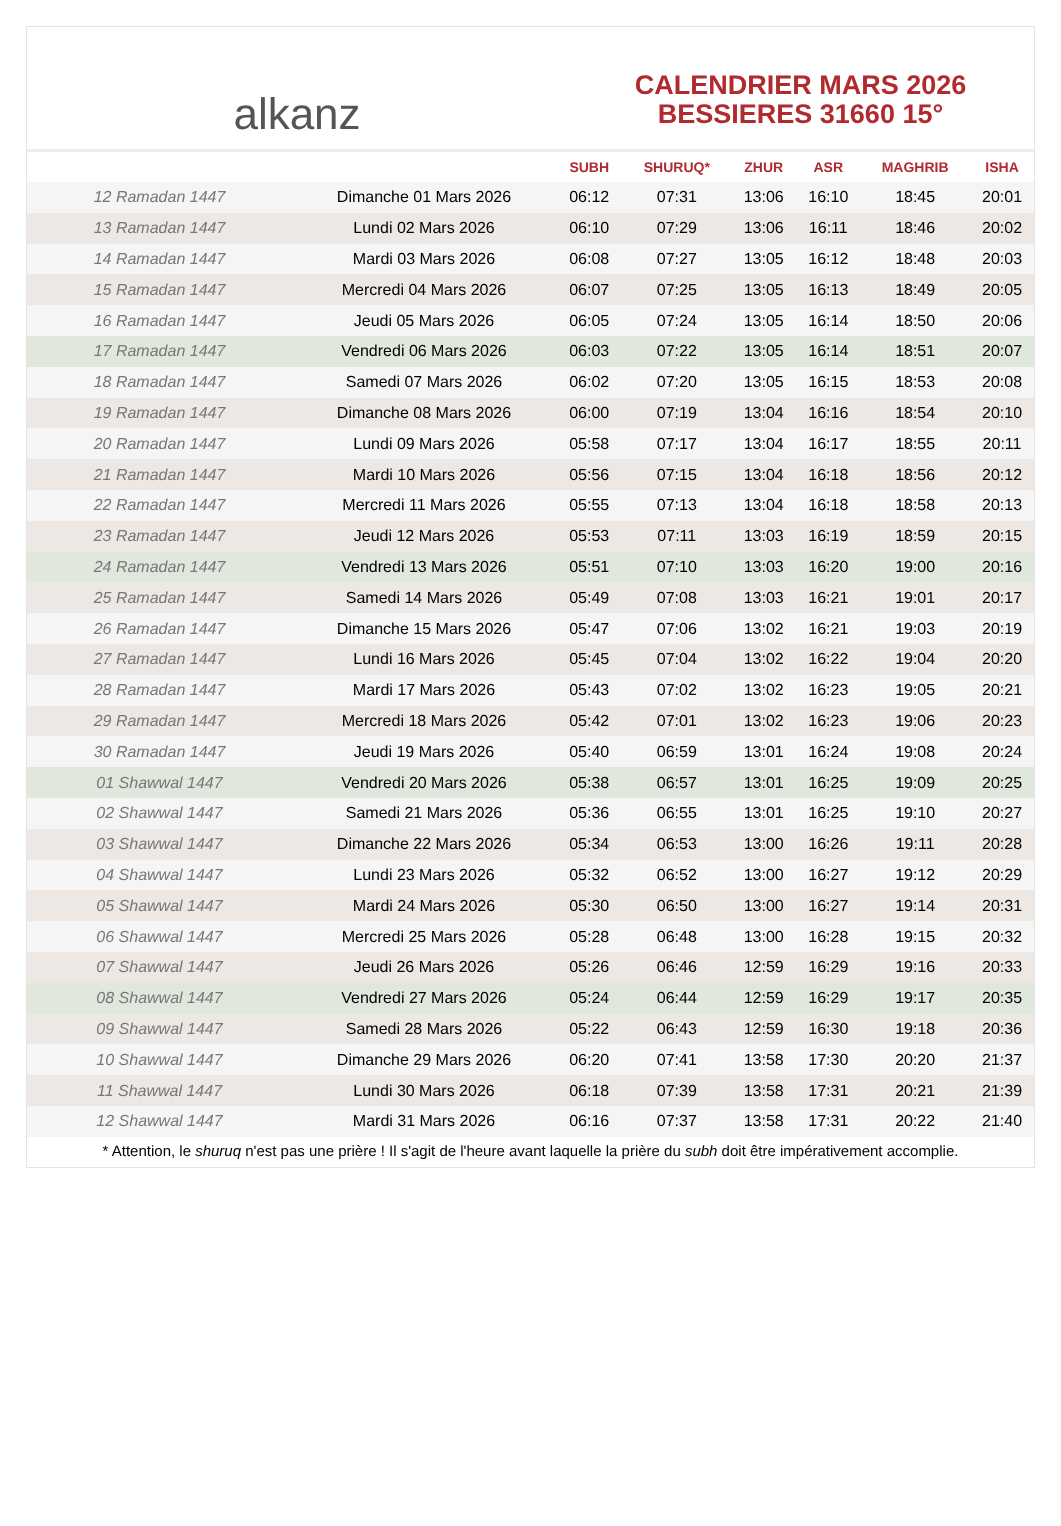alkanz
CALENDRIER MARS 2026
BESSIERES 31660 15°
| | | SUBH | SHURUQ* | ZHUR | ASR | MAGHRIB | ISHA |
| --- | --- | --- | --- | --- | --- | --- | --- |
| 12 Ramadan 1447 | Dimanche 01 Mars 2026 | 06:12 | 07:31 | 13:06 | 16:10 | 18:45 | 20:01 |
| 13 Ramadan 1447 | Lundi 02 Mars 2026 | 06:10 | 07:29 | 13:06 | 16:11 | 18:46 | 20:02 |
| 14 Ramadan 1447 | Mardi 03 Mars 2026 | 06:08 | 07:27 | 13:05 | 16:12 | 18:48 | 20:03 |
| 15 Ramadan 1447 | Mercredi 04 Mars 2026 | 06:07 | 07:25 | 13:05 | 16:13 | 18:49 | 20:05 |
| 16 Ramadan 1447 | Jeudi 05 Mars 2026 | 06:05 | 07:24 | 13:05 | 16:14 | 18:50 | 20:06 |
| 17 Ramadan 1447 | Vendredi 06 Mars 2026 | 06:03 | 07:22 | 13:05 | 16:14 | 18:51 | 20:07 |
| 18 Ramadan 1447 | Samedi 07 Mars 2026 | 06:02 | 07:20 | 13:05 | 16:15 | 18:53 | 20:08 |
| 19 Ramadan 1447 | Dimanche 08 Mars 2026 | 06:00 | 07:19 | 13:04 | 16:16 | 18:54 | 20:10 |
| 20 Ramadan 1447 | Lundi 09 Mars 2026 | 05:58 | 07:17 | 13:04 | 16:17 | 18:55 | 20:11 |
| 21 Ramadan 1447 | Mardi 10 Mars 2026 | 05:56 | 07:15 | 13:04 | 16:18 | 18:56 | 20:12 |
| 22 Ramadan 1447 | Mercredi 11 Mars 2026 | 05:55 | 07:13 | 13:04 | 16:18 | 18:58 | 20:13 |
| 23 Ramadan 1447 | Jeudi 12 Mars 2026 | 05:53 | 07:11 | 13:03 | 16:19 | 18:59 | 20:15 |
| 24 Ramadan 1447 | Vendredi 13 Mars 2026 | 05:51 | 07:10 | 13:03 | 16:20 | 19:00 | 20:16 |
| 25 Ramadan 1447 | Samedi 14 Mars 2026 | 05:49 | 07:08 | 13:03 | 16:21 | 19:01 | 20:17 |
| 26 Ramadan 1447 | Dimanche 15 Mars 2026 | 05:47 | 07:06 | 13:02 | 16:21 | 19:03 | 20:19 |
| 27 Ramadan 1447 | Lundi 16 Mars 2026 | 05:45 | 07:04 | 13:02 | 16:22 | 19:04 | 20:20 |
| 28 Ramadan 1447 | Mardi 17 Mars 2026 | 05:43 | 07:02 | 13:02 | 16:23 | 19:05 | 20:21 |
| 29 Ramadan 1447 | Mercredi 18 Mars 2026 | 05:42 | 07:01 | 13:02 | 16:23 | 19:06 | 20:23 |
| 30 Ramadan 1447 | Jeudi 19 Mars 2026 | 05:40 | 06:59 | 13:01 | 16:24 | 19:08 | 20:24 |
| 01 Shawwal 1447 | Vendredi 20 Mars 2026 | 05:38 | 06:57 | 13:01 | 16:25 | 19:09 | 20:25 |
| 02 Shawwal 1447 | Samedi 21 Mars 2026 | 05:36 | 06:55 | 13:01 | 16:25 | 19:10 | 20:27 |
| 03 Shawwal 1447 | Dimanche 22 Mars 2026 | 05:34 | 06:53 | 13:00 | 16:26 | 19:11 | 20:28 |
| 04 Shawwal 1447 | Lundi 23 Mars 2026 | 05:32 | 06:52 | 13:00 | 16:27 | 19:12 | 20:29 |
| 05 Shawwal 1447 | Mardi 24 Mars 2026 | 05:30 | 06:50 | 13:00 | 16:27 | 19:14 | 20:31 |
| 06 Shawwal 1447 | Mercredi 25 Mars 2026 | 05:28 | 06:48 | 13:00 | 16:28 | 19:15 | 20:32 |
| 07 Shawwal 1447 | Jeudi 26 Mars 2026 | 05:26 | 06:46 | 12:59 | 16:29 | 19:16 | 20:33 |
| 08 Shawwal 1447 | Vendredi 27 Mars 2026 | 05:24 | 06:44 | 12:59 | 16:29 | 19:17 | 20:35 |
| 09 Shawwal 1447 | Samedi 28 Mars 2026 | 05:22 | 06:43 | 12:59 | 16:30 | 19:18 | 20:36 |
| 10 Shawwal 1447 | Dimanche 29 Mars 2026 | 06:20 | 07:41 | 13:58 | 17:30 | 20:20 | 21:37 |
| 11 Shawwal 1447 | Lundi 30 Mars 2026 | 06:18 | 07:39 | 13:58 | 17:31 | 20:21 | 21:39 |
| 12 Shawwal 1447 | Mardi 31 Mars 2026 | 06:16 | 07:37 | 13:58 | 17:31 | 20:22 | 21:40 |
* Attention, le shuruq n'est pas une prière ! Il s'agit de l'heure avant laquelle la prière du subh doit être impérativement accomplie.